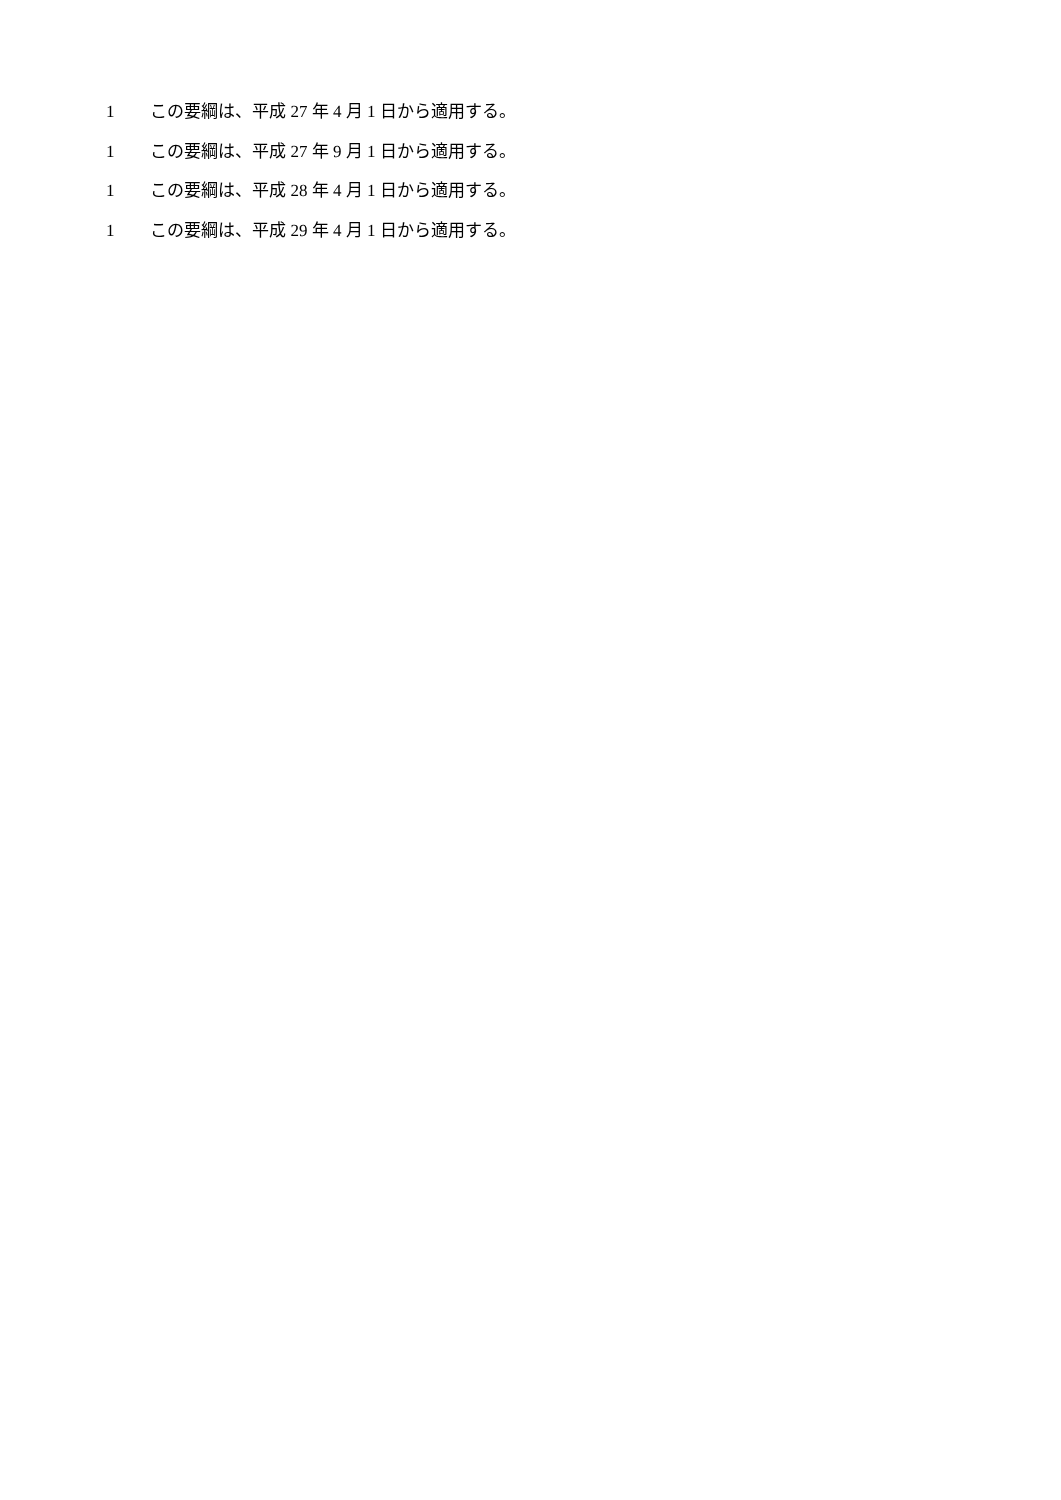1 この要綱は、平成 27 年 4 月 1 日から適用する。
1 この要綱は、平成 27 年 9 月 1 日から適用する。
1 この要綱は、平成 28 年 4 月 1 日から適用する。
1 この要綱は、平成 29 年 4 月 1 日から適用する。